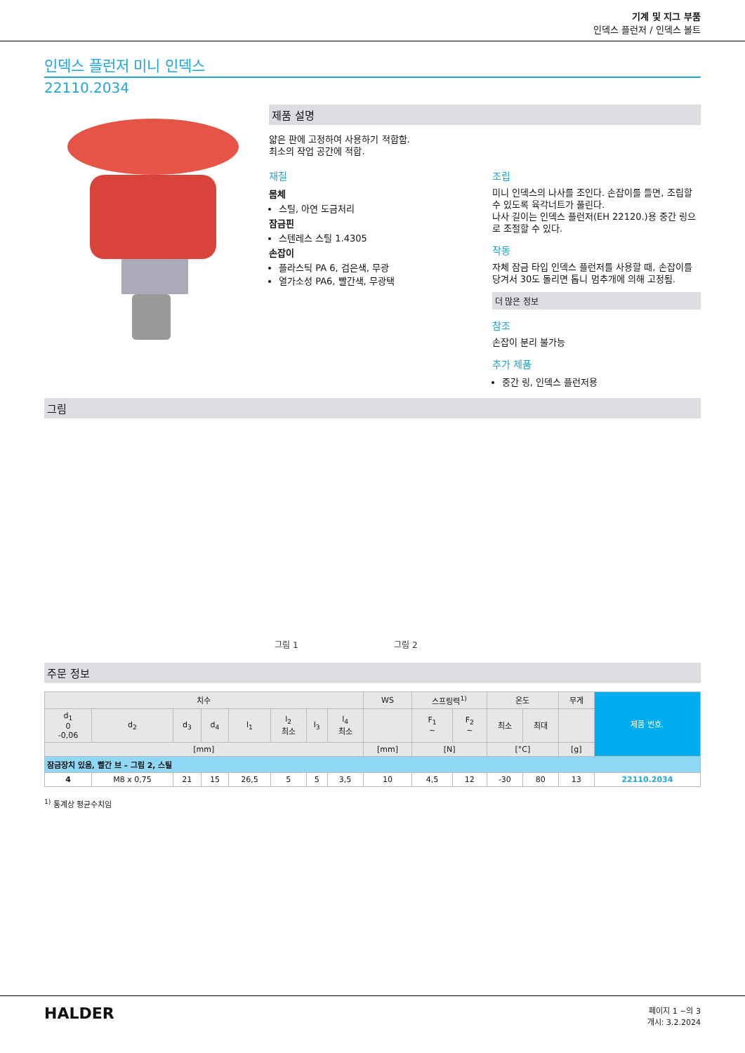기계 및 지그 부품
인덱스 플런저 / 인덱스 볼트
인덱스 플런저 미니 인덱스
22110.2034
제품 설명
얇은 판에 고정하여 사용하기 적합함.
최소의 작업 공간에 적합.
재질
몸체
스틸, 아연 도금처리
잠금핀
스텐레스 스틸 1.4305
손잡이
플라스틱 PA 6, 검은색, 무광
열가소성 PA6, 빨간색, 무광택
조립
미니 인덱스의 나사를 조인다. 손잡이를 들면, 조립할 수 있도록 육각너트가 풀린다.
나사 길이는 인덱스 플런저(EH 22120.)용 중간 링으로 조절할 수 있다.
작동
자체 잠금 타입 인덱스 플런저를 사용할 때, 손잡이를 당겨서 30도 돌리면 톱니 멈추개에 의해 고정됨.
더 많은 정보
참조
손잡이 분리 불가능
추가 제품
중간 링, 인덱스 플런저용
그림
그림 1
그림 2
주문 정보
| 치수 | | | | | | | | WS | 스프링력<sup>1)</sup> | | 온도 | | 무게 | 제품 번호. |
| --- | --- | --- | --- | --- | --- | --- | --- | --- | --- | --- | --- | --- | --- | --- |
| d<sub>1</sub> 0 -0,06 | d<sub>2</sub> | d<sub>3</sub> | d<sub>4</sub> | l<sub>1</sub> | l<sub>2</sub> 최소 | l<sub>3</sub> | l<sub>4</sub> 최소 | | F<sub>1</sub> ~ | F<sub>2</sub> ~ | 최소 | 최대 | | |
| [mm] | | | | | | | | [mm] | [N] | | [°C] | | [g] | |
| 잠금장치 있음, 빨간 브 – 그림 2, 스틸 | | | | | | | | | | | | | | |
| 4 | M8 x 0,75 | 21 | 15 | 26,5 | 5 | 5 | 3,5 | 10 | 4,5 | 12 | -30 | 80 | 13 | 22110.2034 |
<sup>1)</sup> 통계상 평균수치임
HALDER
페이지 1 ~의 3
개시: 3.2.2024